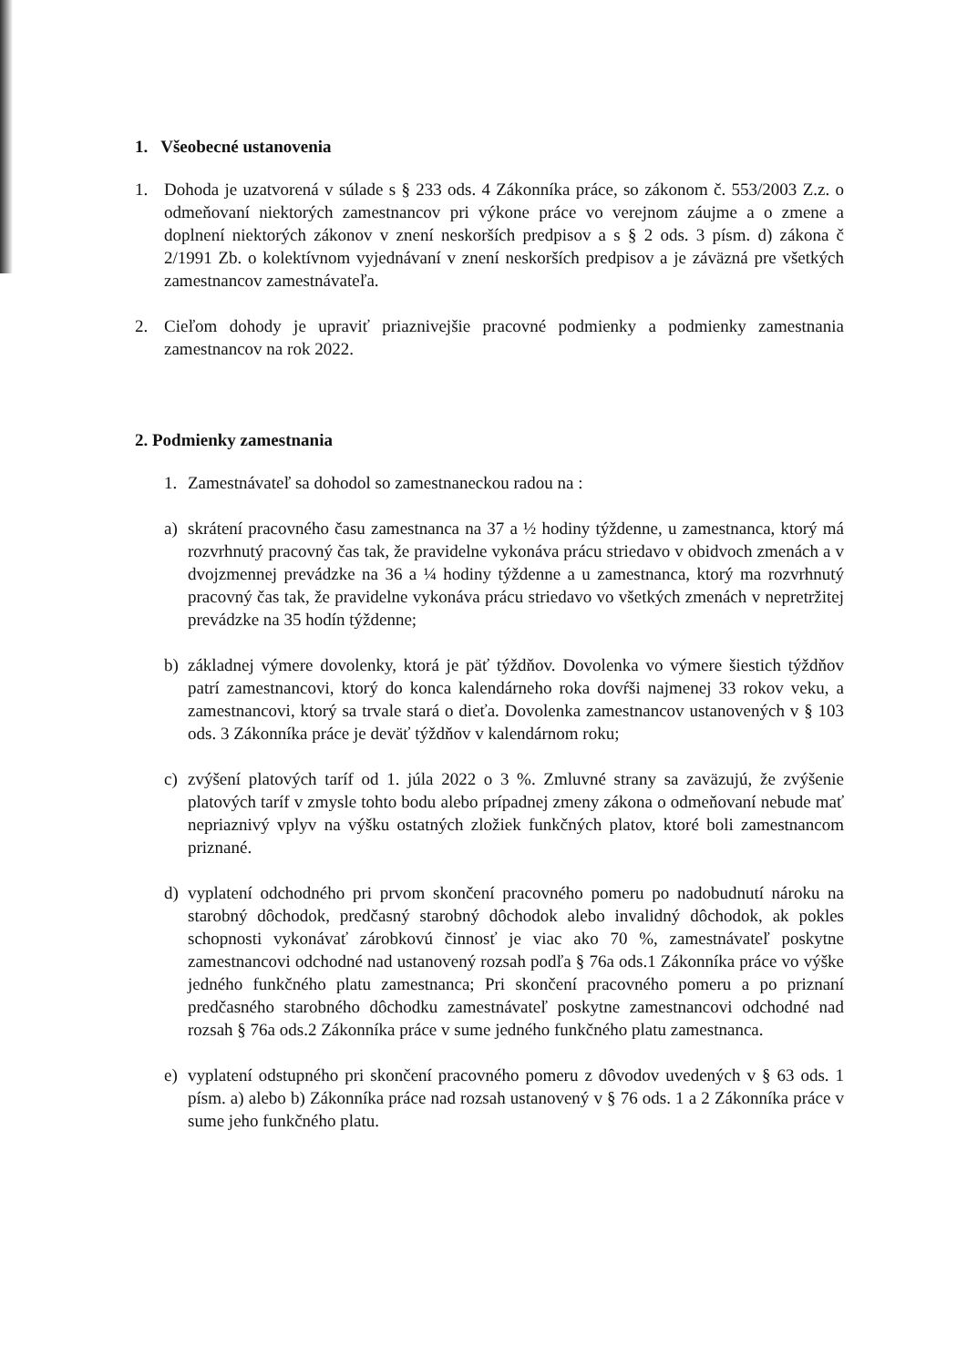1. Všeobecné ustanovenia
1. Dohoda je uzatvorená v súlade s § 233 ods. 4 Zákonníka práce, so zákonom č. 553/2003 Z.z. o odmeňovaní niektorých zamestnancov pri výkone práce vo verejnom záujme a o zmene a doplnení niektorých zákonov v znení neskorších predpisov a s § 2 ods. 3 písm. d) zákona č 2/1991 Zb. o kolektívnom vyjednávaní v znení neskorších predpisov a je záväzná pre všetkých zamestnancov zamestnávateľa.
2. Cieľom dohody je upraviť priaznivejšie pracovné podmienky a podmienky zamestnania zamestnancov na rok 2022.
2. Podmienky zamestnania
1. Zamestnávateľ sa dohodol so zamestnaneckou radou na :
a) skrátení pracovného času zamestnanca na 37 a ½ hodiny týždenne, u zamestnanca, ktorý má rozvrhnutý pracovný čas tak, že pravidelne vykonáva prácu striedavo v obidvoch zmenách a v dvojzmennej prevádzke na 36 a ¼ hodiny týždenne a u zamestnanca, ktorý ma rozvrhnutý pracovný čas tak, že pravidelne vykonáva prácu striedavo vo všetkých zmenách v nepretržitej prevádzke na 35 hodín týždenne;
b) základnej výmere dovolenky, ktorá je päť týždňov. Dovolenka vo výmere šiestich týždňov patrí zamestnancovi, ktorý do konca kalendárneho roka dovŕši najmenej 33 rokov veku, a zamestnancovi, ktorý sa trvale stará o dieťa. Dovolenka zamestnancov ustanovených v § 103 ods. 3 Zákonníka práce je deväť týždňov v kalendárnom roku;
c) zvýšení platových taríf od 1. júla 2022 o 3 %. Zmluvné strany sa zaväzujú, že zvýšenie platových taríf v zmysle tohto bodu alebo prípadnej zmeny zákona o odmeňovaní nebude mať nepriaznivý vplyv na výšku ostatných zložiek funkčných platov, ktoré boli zamestnancom priznané.
d) vyplatení odchodného pri prvom skončení pracovného pomeru po nadobudnutí nároku na starobný dôchodok, predčasný starobný dôchodok alebo invalidný dôchodok, ak pokles schopnosti vykonávať zárobkovú činnosť je viac ako 70 %, zamestnávateľ poskytne zamestnancovi odchodné nad ustanovený rozsah podľa § 76a ods.1 Zákonníka práce vo výške jedného funkčného platu zamestnanca; Pri skončení pracovného pomeru a po priznaní predčasného starobného dôchodku zamestnávateľ poskytne zamestnancovi odchodné nad rozsah § 76a ods.2 Zákonníka práce v sume jedného funkčného platu zamestnanca.
e) vyplatení odstupného pri skončení pracovného pomeru z dôvodov uvedených v § 63 ods. 1 písm. a) alebo b) Zákonníka práce nad rozsah ustanovený v § 76 ods. 1 a 2 Zákonníka práce v sume jeho funkčného platu.